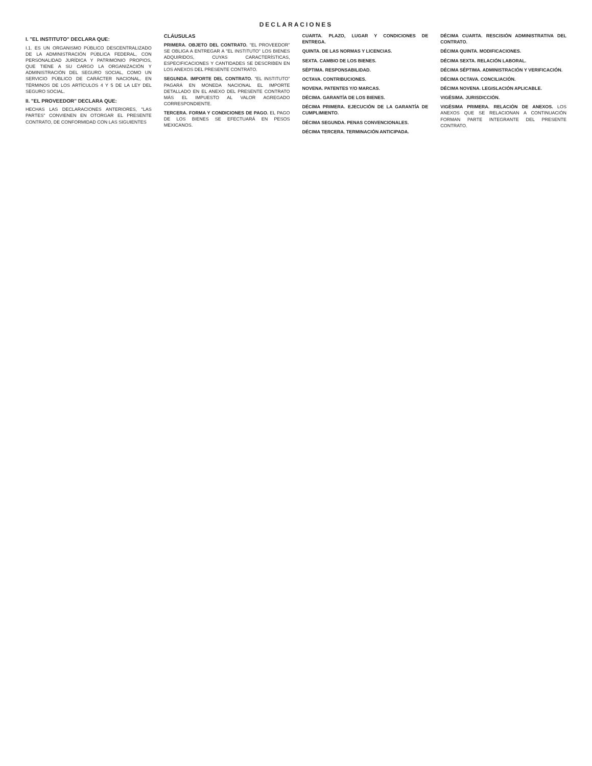DECLARACIONES
I. "EL INSTITUTO" DECLARA QUE:
I.1. ES UN ORGANISMO PÚBLICO DESCENTRALIZADO DE LA ADMINISTRACIÓN PÚBLICA FEDERAL, CON PERSONALIDAD JURÍDICA Y PATRIMONIO PROPIOS, QUE TIENE A SU CARGO LA ORGANIZACIÓN Y ADMINISTRACIÓN DEL SEGURO SOCIAL, COMO UN SERVICIO PÚBLICO DE CARÁCTER NACIONAL, EN TÉRMINOS DE LOS ARTÍCULOS 4 Y 5 DE LA LEY DEL SEGURO SOCIAL.
II. "EL PROVEEDOR" DECLARA QUE:
HECHAS LAS DECLARACIONES ANTERIORES, "LAS PARTES" CONVIENEN EN OTORGAR EL PRESENTE CONTRATO, DE CONFORMIDAD CON LAS SIGUIENTES
CLÁUSULAS
PRIMERA. OBJETO DEL CONTRATO. "EL PROVEEDOR" SE OBLIGA A ENTREGAR A "EL INSTITUTO" LOS BIENES ADQUIRIDOS, CUYAS CARACTERÍSTICAS, ESPECIFICACIONES Y CANTIDADES SE DESCRIBEN EN LOS ANEXOS DEL PRESENTE CONTRATO.
SEGUNDA. IMPORTE DEL CONTRATO. "EL INSTITUTO" PAGARÁ EN MONEDA NACIONAL EL IMPORTE DETALLADO EN EL ANEXO DEL PRESENTE CONTRATO MÁS EL IMPUESTO AL VALOR AGREGADO CORRESPONDIENTE.
TERCERA. FORMA Y CONDICIONES DE PAGO. EL PAGO DE LOS BIENES SE EFECTUARÁ EN PESOS MEXICANOS.
CUARTA. PLAZO, LUGAR Y CONDICIONES DE ENTREGA.
QUINTA. DE LAS NORMAS Y LICENCIAS.
SEXTA. CAMBIO DE LOS BIENES.
SÉPTIMA. RESPONSABILIDAD.
OCTAVA. CONTRIBUCIONES.
NOVENA. PATENTES Y/O MARCAS.
DÉCIMA. GARANTÍA DE LOS BIENES.
DÉCIMA PRIMERA. EJECUCIÓN DE LA GARANTÍA DE CUMPLIMIENTO.
DÉCIMA SEGUNDA. PENAS CONVENCIONALES.
DÉCIMA TERCERA. TERMINACIÓN ANTICIPADA.
DÉCIMA CUARTA. RESCISIÓN ADMINISTRATIVA DEL CONTRATO.
DÉCIMA QUINTA. MODIFICACIONES.
DÉCIMA SEXTA. RELACIÓN LABORAL.
DÉCIMA SÉPTIMA. ADMINISTRACIÓN Y VERIFICACIÓN.
DÉCIMA OCTAVA. CONCILIACIÓN.
DÉCIMA NOVENA. LEGISLACIÓN APLICABLE.
VIGÉSIMA. JURISDICCIÓN.
VIGÉSIMA PRIMERA. RELACIÓN DE ANEXOS. LOS ANEXOS QUE SE RELACIONAN A CONTINUACIÓN FORMAN PARTE INTEGRANTE DEL PRESENTE CONTRATO.